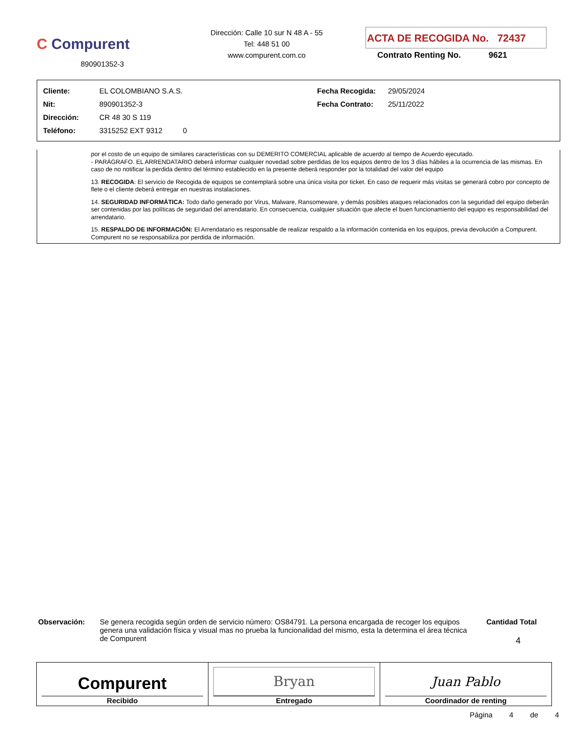C Compurent
890901352-3
Dirección: Calle 10 sur N 48 A - 55
Tel: 448 51 00
www.compurent.com.co
ACTA DE RECOGIDA No. 72437
Contrato Renting No. 9621
| Cliente: | EL COLOMBIANO S.A.S. | Fecha Recogida: | 29/05/2024 |
| Nit: | 890901352-3 | Fecha Contrato: | 25/11/2022 |
| Dirección: | CR 48 30 S 119 | | |
| Teléfono: | 3315252 EXT 9312 0 | | |
por el costo de un equipo de similares características con su DEMERITO COMERCIAL aplicable de acuerdo al tiempo de Acuerdo ejecutado.
- PARÁGRAFO. EL ARRENDATARIO deberá informar cualquier novedad sobre perdidas de los equipos dentro de los 3 días hábiles a la ocurrencia de las mismas. En caso de no notificar la perdida dentro del término establecido en la presente deberá responder por la totalidad del valor del equipo
13. RECOGIDA: El servicio de Recogida de equipos se contemplará sobre una única visita por ticket. En caso de requerir más visitas se generará cobro por concepto de flete o el cliente deberá entregar en nuestras instalaciones.
14. SEGURIDAD INFORMÁTICA: Todo daño generado por Virus, Malware, Ransomeware, y demás posibles ataques relacionados con la seguridad del equipo deberán ser contenidas por las políticas de seguridad del arrendatario. En consecuencia, cualquier situación que afecte el buen funcionamiento del equipo es responsabilidad del arrendatario.
15. RESPALDO DE INFORMACIÓN: El Arrendatario es responsable de realizar respaldo a la información contenida en los equipos, previa devolución a Compurent. Compurent no se responsabiliza por perdida de información.
Observación: Se genera recogida según orden de servicio número: OS84791. La persona encargada de recoger los equipos genera una validación física y visual mas no prueba la funcionalidad del mismo, esta la determina el área técnica de Compurent
Cantidad Total
4
Compurent
Recibido
Bryan
Entregado
Juan Pablo
Coordinador de renting
Página 4 de 4